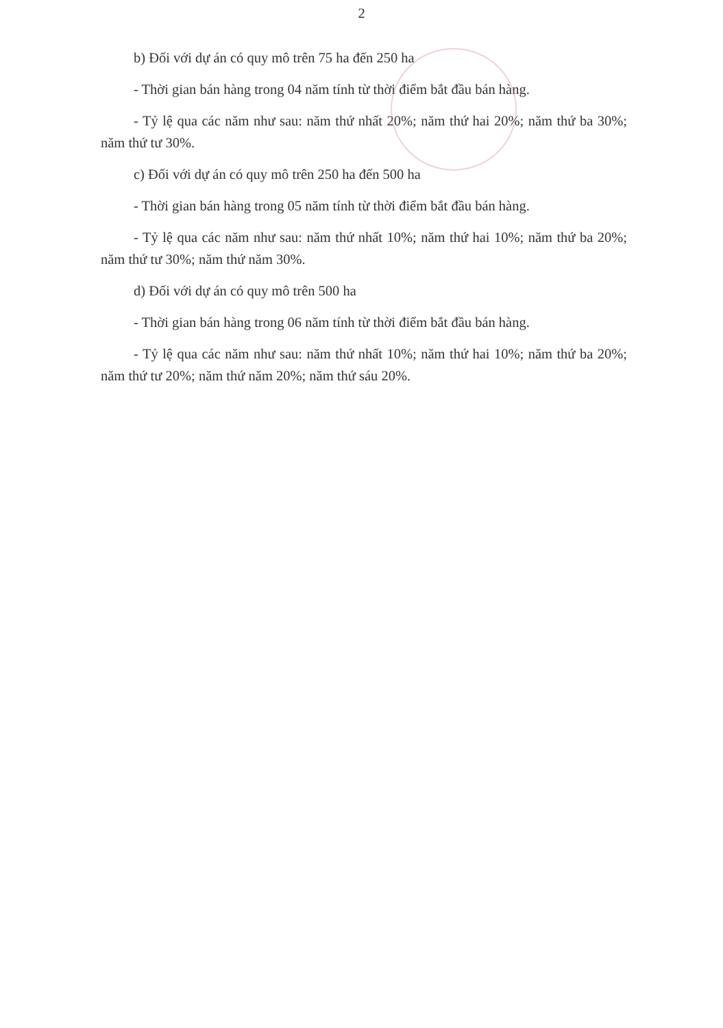2
b) Đối với dự án có quy mô trên 75 ha đến 250 ha
- Thời gian bán hàng trong 04 năm tính từ thời điểm bắt đầu bán hàng.
- Tỷ lệ qua các năm như sau: năm thứ nhất 20%; năm thứ hai 20%; năm thứ ba 30%; năm thứ tư 30%.
c) Đối với dự án có quy mô trên 250 ha đến 500 ha
- Thời gian bán hàng trong 05 năm tính từ thời điểm bắt đầu bán hàng.
- Tỷ lệ qua các năm như sau: năm thứ nhất 10%; năm thứ hai 10%; năm thứ ba 20%; năm thứ tư 30%; năm thứ năm 30%.
d) Đối với dự án có quy mô trên 500 ha
- Thời gian bán hàng trong 06 năm tính từ thời điểm bắt đầu bán hàng.
- Tỷ lệ qua các năm như sau: năm thứ nhất 10%; năm thứ hai 10%; năm thứ ba 20%; năm thứ tư 20%; năm thứ năm 20%; năm thứ sáu 20%.